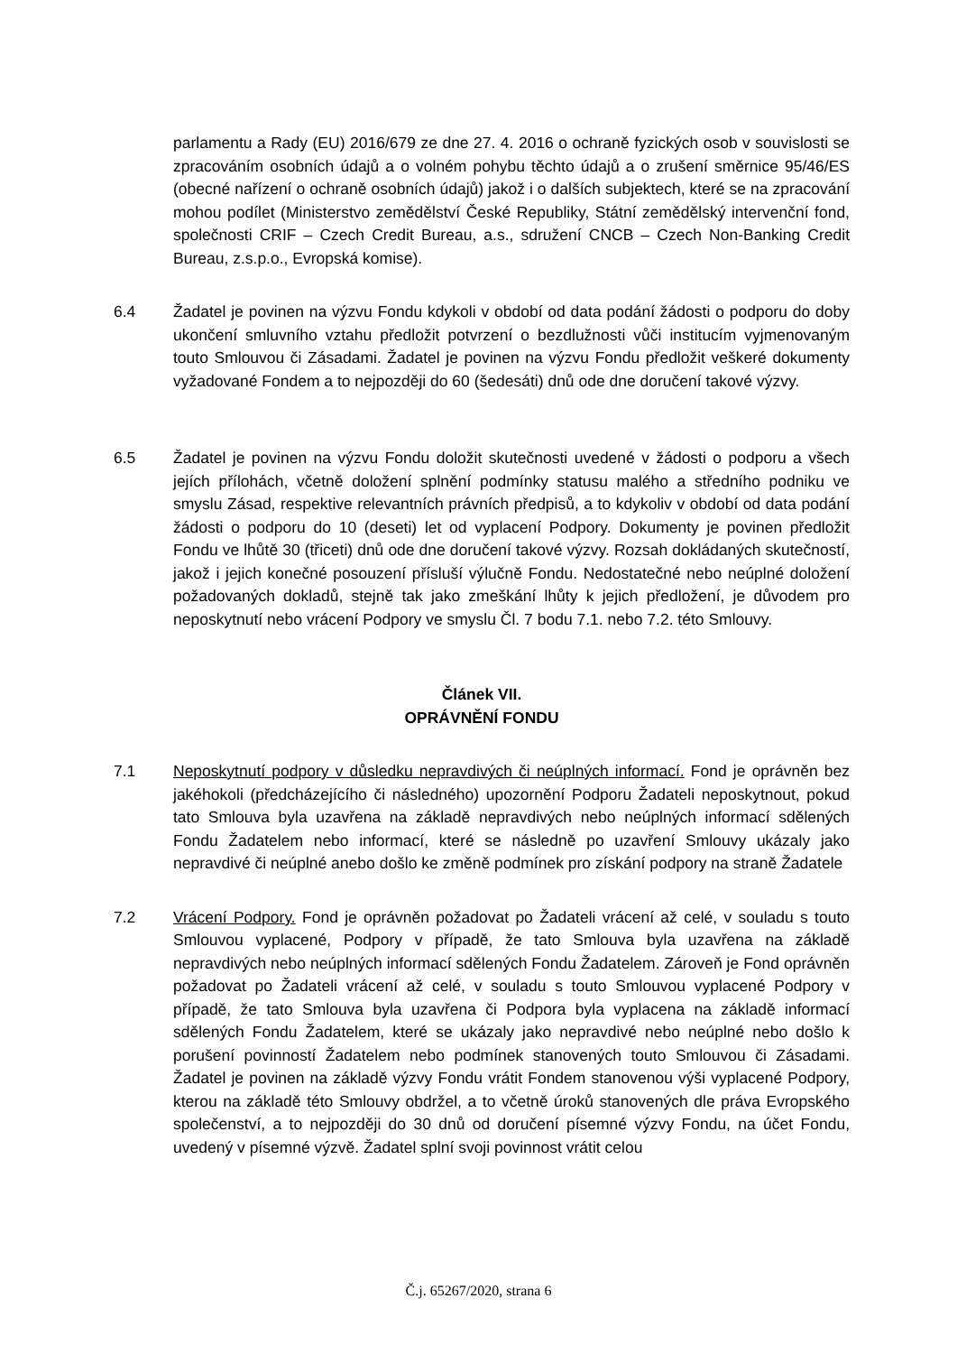parlamentu a Rady (EU) 2016/679 ze dne 27. 4. 2016 o ochraně fyzických osob v souvislosti se zpracováním osobních údajů a o volném pohybu těchto údajů a o zrušení směrnice 95/46/ES (obecné nařízení o ochraně osobních údajů) jakož i o dalších subjektech, které se na zpracování mohou podílet (Ministerstvo zemědělství České Republiky, Státní zemědělský intervenční fond, společnosti CRIF – Czech Credit Bureau, a.s., sdružení CNCB – Czech Non-Banking Credit Bureau, z.s.p.o., Evropská komise).
6.4 Žadatel je povinen na výzvu Fondu kdykoli v období od data podání žádosti o podporu do doby ukončení smluvního vztahu předložit potvrzení o bezdlužnosti vůči institucím vyjmenovaným touto Smlouvou či Zásadami. Žadatel je povinen na výzvu Fondu předložit veškeré dokumenty vyžadované Fondem a to nejpozději do 60 (šedesáti) dnů ode dne doručení takové výzvy.
6.5 Žadatel je povinen na výzvu Fondu doložit skutečnosti uvedené v žádosti o podporu a všech jejích přílohách, včetně doložení splnění podmínky statusu malého a středního podniku ve smyslu Zásad, respektive relevantních právních předpisů, a to kdykoliv v období od data podání žádosti o podporu do 10 (deseti) let od vyplacení Podpory. Dokumenty je povinen předložit Fondu ve lhůtě 30 (třiceti) dnů ode dne doručení takové výzvy. Rozsah dokládaných skutečností, jakož i jejich konečné posouzení přísluší výlučně Fondu. Nedostatečné nebo neúplné doložení požadovaných dokladů, stejně tak jako zmeškání lhůty k jejich předložení, je důvodem pro neposkytnutí nebo vrácení Podpory ve smyslu Čl. 7 bodu 7.1. nebo 7.2. této Smlouvy.
Článek VII.
OPRÁVNĚNÍ FONDU
7.1 Neposkytnutí podpory v důsledku nepravdivých či neúplných informací. Fond je oprávněn bez jakéhokoli (předcházejícího či následného) upozornění Podporu Žadateli neposkytnout, pokud tato Smlouva byla uzavřena na základě nepravdivých nebo neúplných informací sdělených Fondu Žadatelem nebo informací, které se následně po uzavření Smlouvy ukázaly jako nepravdivé či neúplné anebo došlo ke změně podmínek pro získání podpory na straně Žadatele
7.2 Vrácení Podpory. Fond je oprávněn požadovat po Žadateli vrácení až celé, v souladu s touto Smlouvou vyplacené, Podpory v případě, že tato Smlouva byla uzavřena na základě nepravdivých nebo neúplných informací sdělených Fondu Žadatelem. Zároveň je Fond oprávněn požadovat po Žadateli vrácení až celé, v souladu s touto Smlouvou vyplacené Podpory v případě, že tato Smlouva byla uzavřena či Podpora byla vyplacena na základě informací sdělených Fondu Žadatelem, které se ukázaly jako nepravdivé nebo neúplné nebo došlo k porušení povinností Žadatelem nebo podmínek stanovených touto Smlouvou či Zásadami. Žadatel je povinen na základě výzvy Fondu vrátit Fondem stanovenou výši vyplacené Podpory, kterou na základě této Smlouvy obdržel, a to včetně úroků stanovených dle práva Evropského společenství, a to nejpozději do 30 dnů od doručení písemné výzvy Fondu, na účet Fondu, uvedený v písemné výzvě. Žadatel splní svoji povinnost vrátit celou
Č.j. 65267/2020, strana 6